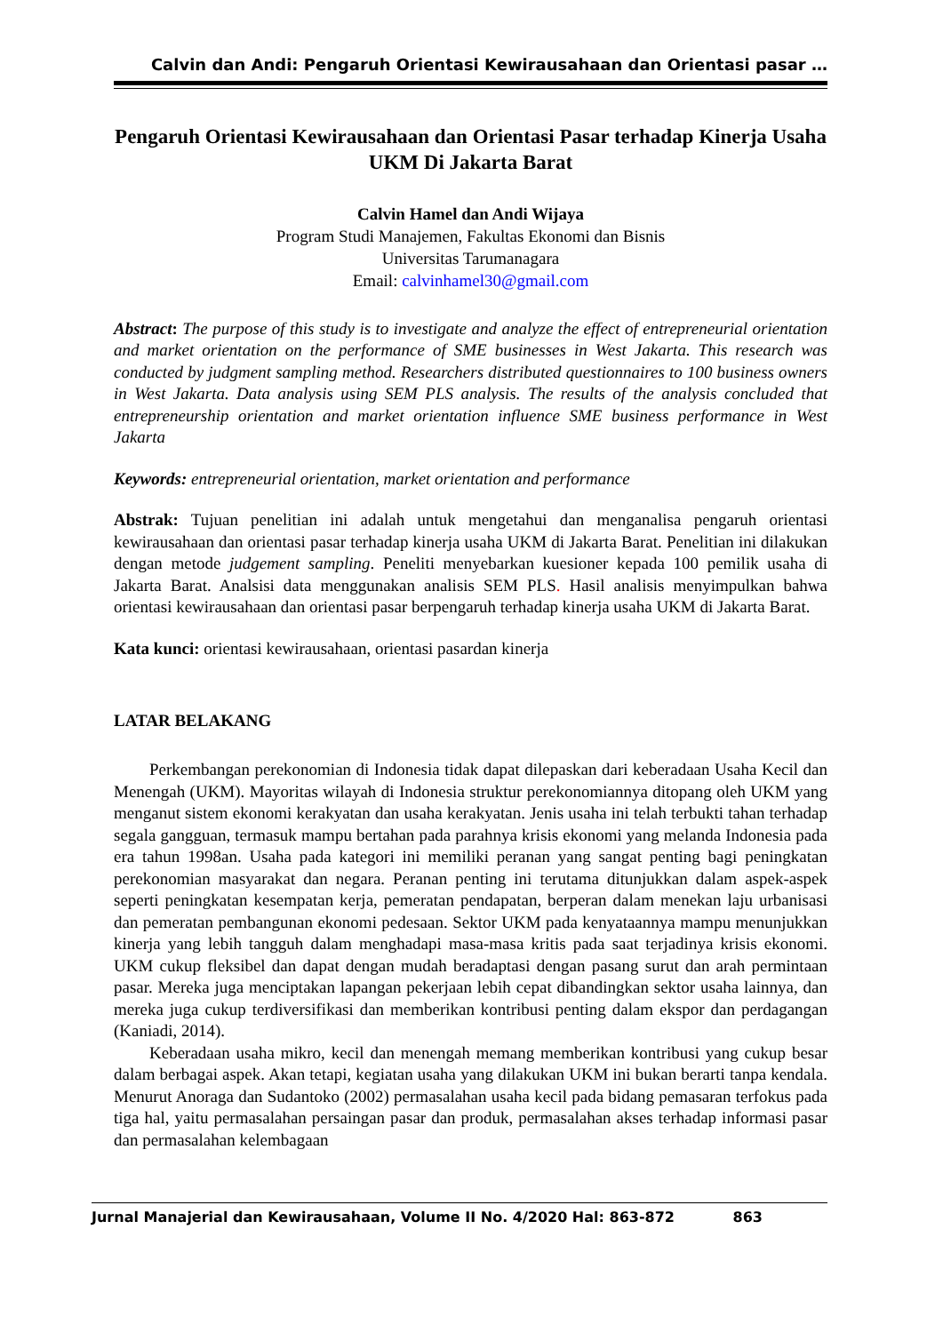Calvin dan Andi: Pengaruh Orientasi Kewirausahaan dan Orientasi pasar …
Pengaruh Orientasi Kewirausahaan dan Orientasi Pasar terhadap Kinerja Usaha UKM Di Jakarta Barat
Calvin Hamel dan Andi Wijaya
Program Studi Manajemen, Fakultas Ekonomi dan Bisnis
Universitas Tarumanagara
Email: calvinhamel30@gmail.com
Abstract: The purpose of this study is to investigate and analyze the effect of entrepreneurial orientation and market orientation on the performance of SME businesses in West Jakarta. This research was conducted by judgment sampling method. Researchers distributed questionnaires to 100 business owners in West Jakarta. Data analysis using SEM PLS analysis. The results of the analysis concluded that entrepreneurship orientation and market orientation influence SME business performance in West Jakarta
Keywords: entrepreneurial orientation, market orientation and performance
Abstrak: Tujuan penelitian ini adalah untuk mengetahui dan menganalisa pengaruh orientasi kewirausahaan dan orientasi pasar terhadap kinerja usaha UKM di Jakarta Barat. Penelitian ini dilakukan dengan metode judgement sampling. Peneliti menyebarkan kuesioner kepada 100 pemilik usaha di Jakarta Barat. Analsisi data menggunakan analisis SEM PLS. Hasil analisis menyimpulkan bahwa orientasi kewirausahaan dan orientasi pasar berpengaruh terhadap kinerja usaha UKM di Jakarta Barat.
Kata kunci: orientasi kewirausahaan, orientasi pasardan kinerja
LATAR BELAKANG
Perkembangan perekonomian di Indonesia tidak dapat dilepaskan dari keberadaan Usaha Kecil dan Menengah (UKM). Mayoritas wilayah di Indonesia struktur perekonomiannya ditopang oleh UKM yang menganut sistem ekonomi kerakyatan dan usaha kerakyatan. Jenis usaha ini telah terbukti tahan terhadap segala gangguan, termasuk mampu bertahan pada parahnya krisis ekonomi yang melanda Indonesia pada era tahun 1998an. Usaha pada kategori ini memiliki peranan yang sangat penting bagi peningkatan perekonomian masyarakat dan negara. Peranan penting ini terutama ditunjukkan dalam aspek-aspek seperti peningkatan kesempatan kerja, pemeratan pendapatan, berperan dalam menekan laju urbanisasi dan pemeratan pembangunan ekonomi pedesaan. Sektor UKM pada kenyataannya mampu menunjukkan kinerja yang lebih tangguh dalam menghadapi masa-masa kritis pada saat terjadinya krisis ekonomi. UKM cukup fleksibel dan dapat dengan mudah beradaptasi dengan pasang surut dan arah permintaan pasar. Mereka juga menciptakan lapangan pekerjaan lebih cepat dibandingkan sektor usaha lainnya, dan mereka juga cukup terdiversifikasi dan memberikan kontribusi penting dalam ekspor dan perdagangan (Kaniadi, 2014).
Keberadaan usaha mikro, kecil dan menengah memang memberikan kontribusi yang cukup besar dalam berbagai aspek. Akan tetapi, kegiatan usaha yang dilakukan UKM ini bukan berarti tanpa kendala. Menurut Anoraga dan Sudantoko (2002) permasalahan usaha kecil pada bidang pemasaran terfokus pada tiga hal, yaitu permasalahan persaingan pasar dan produk, permasalahan akses terhadap informasi pasar dan permasalahan kelembagaan
Jurnal Manajerial dan Kewirausahaan, Volume II No. 4/2020 Hal: 863-872 863